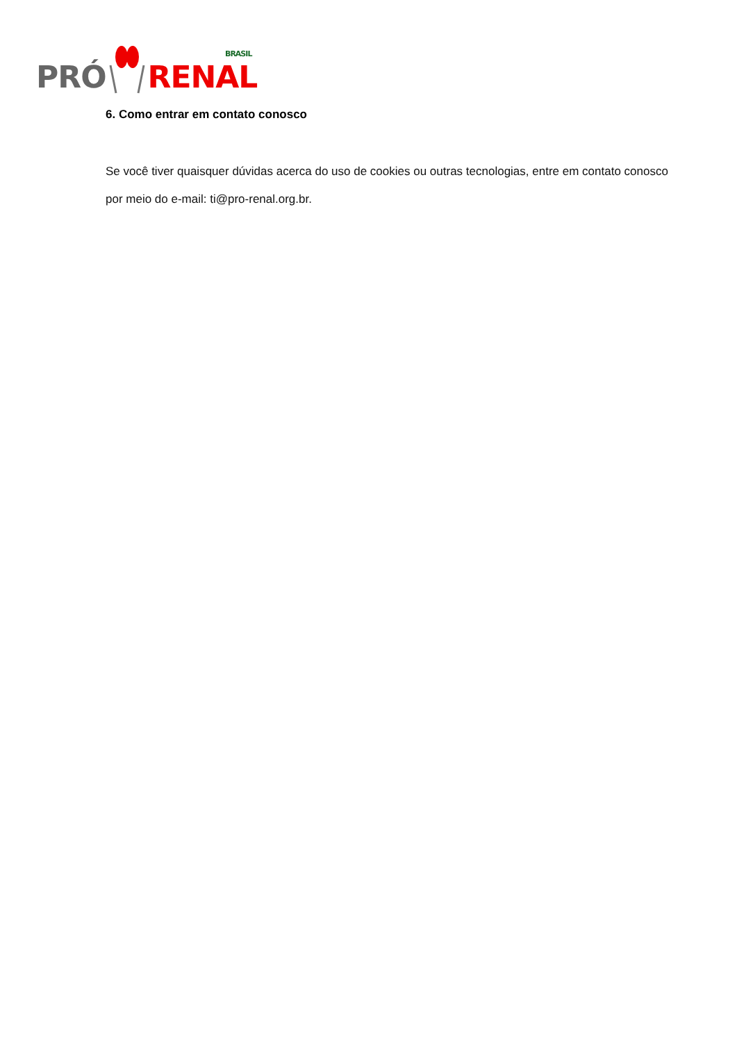PRÓ RENAL
BRASIL
6. Como entrar em contato conosco
Se você tiver quaisquer dúvidas acerca do uso de cookies ou outras tecnologias, entre em contato conosco por meio do e-mail: ti@pro-renal.org.br.